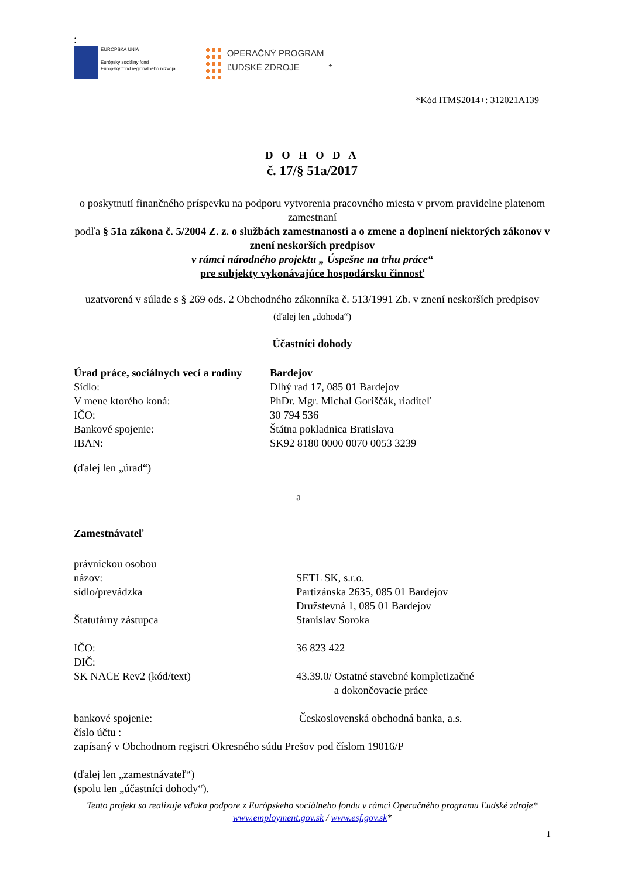:
EURÓPSKA ÚNIA
Európsky sociálny fond
Európsky fond regionálneho rozvoja
OPERAČNÝ PROGRAM
ĽUDSKÉ ZDROJE
*
*Kód ITMS2014+: 312021A139
D O H O D A
č. 17/§ 51a/2017
o poskytnutí finančného príspevku na podporu vytvorenia pracovného miesta v prvom pravidelne platenom zamestnaní
podľa § 51a zákona č. 5/2004 Z. z. o službách zamestnanosti a o zmene a doplnení niektorých zákonov v znení neskorších predpisov
v rámci národného projektu „ Úspešne na trhu práce“
pre subjekty vykonávajúce hospodársku činnosť
uzatvorená v súlade s § 269 ods. 2 Obchodného zákonníka č. 513/1991 Zb. v znení neskorších predpisov
(ďalej len „dohoda“)
Účastníci dohody
Úrad práce, sociálnych vecí a rodiny Bardejov
Sídlo: Dlhý rad 17, 085 01 Bardejov
V mene ktorého koná: PhDr. Mgr. Michal Goriščák, riaditeľ
IČO: 30 794 536
Bankové spojenie: Štátna pokladnica Bratislava
IBAN: SK92 8180 0000 0070 0053 3239
(ďalej len „úrad“)
a
Zamestnávateľ
právnickou osobou
názov: SETL SK, s.r.o.
sídlo/prevádzka Partizánska 2635, 085 01 Bardejov
Družstevná 1, 085 01 Bardejov
Štatutárny zástupca Stanislav Soroka
IČO: 36 823 422
DIČ:
SK NACE Rev2 (kód/text) 43.39.0/ Ostatné stavebné kompletizačné
a dokončovacie práce
bankové spojenie: Československá obchodná banka, a.s.
číslo účtu :
zapísaný v Obchodnom registri Okresného súdu Prešov pod číslom 19016/P
(ďalej len „zamestnávateľ“)
(spolu len „účastníci dohody“).
Tento projekt sa realizuje vďaka podpore z Európskeho sociálneho fondu v rámci Operačného programu Ľudské zdroje*
www.employment.gov.sk / www.esf.gov.sk*
1